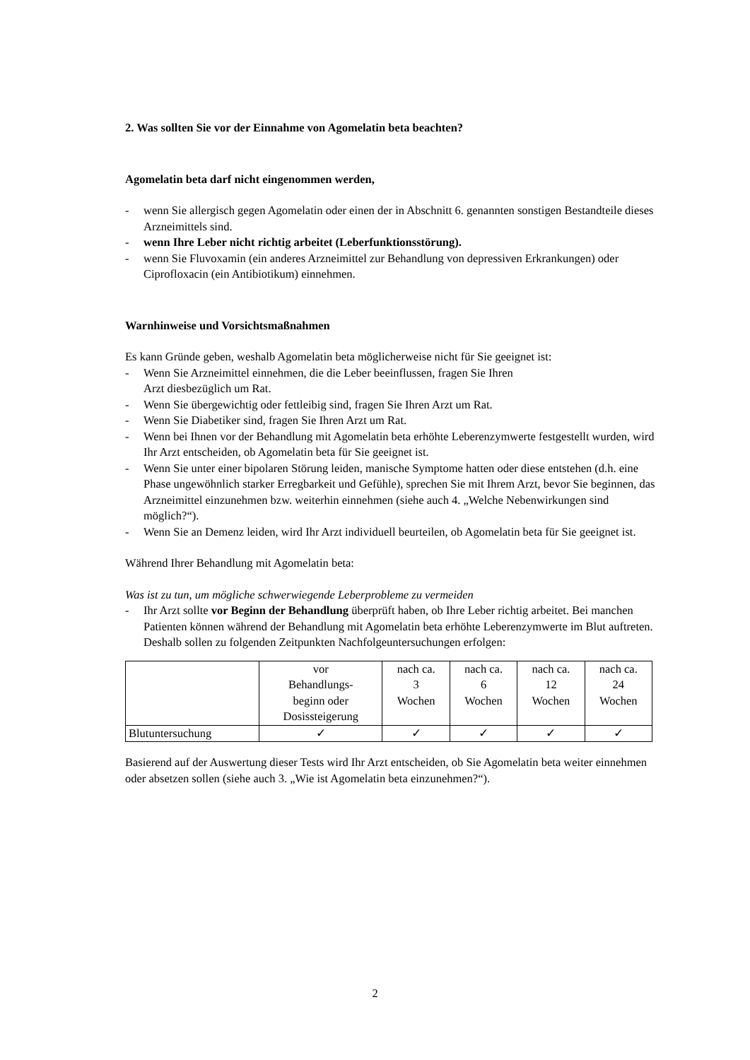2. Was sollten Sie vor der Einnahme von Agomelatin beta beachten?
Agomelatin beta darf nicht eingenommen werden,
- wenn Sie allergisch gegen Agomelatin oder einen der in Abschnitt 6. genannten sonstigen Bestandteile dieses Arzneimittels sind.
- wenn Ihre Leber nicht richtig arbeitet (Leberfunktionsstörung).
- wenn Sie Fluvoxamin (ein anderes Arzneimittel zur Behandlung von depressiven Erkrankungen) oder Ciprofloxacin (ein Antibiotikum) einnehmen.
Warnhinweise und Vorsichtsmaßnahmen
Es kann Gründe geben, weshalb Agomelatin beta möglicherweise nicht für Sie geeignet ist:
- Wenn Sie Arzneimittel einnehmen, die die Leber beeinflussen, fragen Sie Ihren
Arzt diesbezüglich um Rat.
- Wenn Sie übergewichtig oder fettleibig sind, fragen Sie Ihren Arzt um Rat.
- Wenn Sie Diabetiker sind, fragen Sie Ihren Arzt um Rat.
- Wenn bei Ihnen vor der Behandlung mit Agomelatin beta erhöhte Leberenzymwerte festgestellt wurden, wird Ihr Arzt entscheiden, ob Agomelatin beta für Sie geeignet ist.
- Wenn Sie unter einer bipolaren Störung leiden, manische Symptome hatten oder diese entstehen (d.h. eine Phase ungewöhnlich starker Erregbarkeit und Gefühle), sprechen Sie mit Ihrem Arzt, bevor Sie beginnen, das Arzneimittel einzunehmen bzw. weiterhin einnehmen (siehe auch 4. „Welche Nebenwirkungen sind möglich?“).
- Wenn Sie an Demenz leiden, wird Ihr Arzt individuell beurteilen, ob Agomelatin beta für Sie geeignet ist.
Während Ihrer Behandlung mit Agomelatin beta:
Was ist zu tun, um mögliche schwerwiegende Leberprobleme zu vermeiden
- Ihr Arzt sollte vor Beginn der Behandlung überprüft haben, ob Ihre Leber richtig arbeitet. Bei manchen Patienten können während der Behandlung mit Agomelatin beta erhöhte Leberenzymwerte im Blut auftreten. Deshalb sollen zu folgenden Zeitpunkten Nachfolgeuntersuchungen erfolgen:
| | vor Behandlungs- beginn oder Dosissteigerung | nach ca. 3 Wochen | nach ca. 6 Wochen | nach ca. 12 Wochen | nach ca. 24 Wochen |
| Blutuntersuchung | ✓ | ✓ | ✓ | ✓ | ✓ |
Basierend auf der Auswertung dieser Tests wird Ihr Arzt entscheiden, ob Sie Agomelatin beta weiter einnehmen oder absetzen sollen (siehe auch 3. „Wie ist Agomelatin beta einzunehmen?“).
2